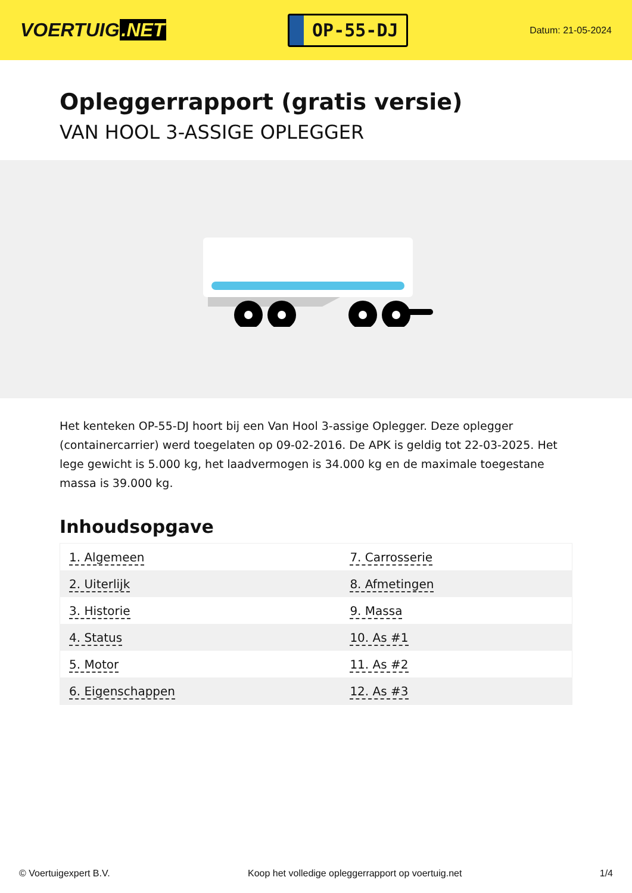VOERTUIG.NET
OP-55-DJ
Datum: 21-05-2024
Opleggerrapport (gratis versie)
VAN HOOL 3-ASSIGE OPLEGGER
Het kenteken OP-55-DJ hoort bij een Van Hool 3-assige Oplegger. Deze oplegger (containercarrier) werd toegelaten op 09-02-2016. De APK is geldig tot 22-03-2025. Het lege gewicht is 5.000 kg, het laadvermogen is 34.000 kg en de maximale toegestane massa is 39.000 kg.
Inhoudsopgave
| 1. Algemeen | 7. Carrosserie |
| 2. Uiterlijk | 8. Afmetingen |
| 3. Historie | 9. Massa |
| 4. Status | 10. As #1 |
| 5. Motor | 11. As #2 |
| 6. Eigenschappen | 12. As #3 |
© Voertuigexpert B.V. Koop het volledige opleggerrapport op voertuig.net 1/4